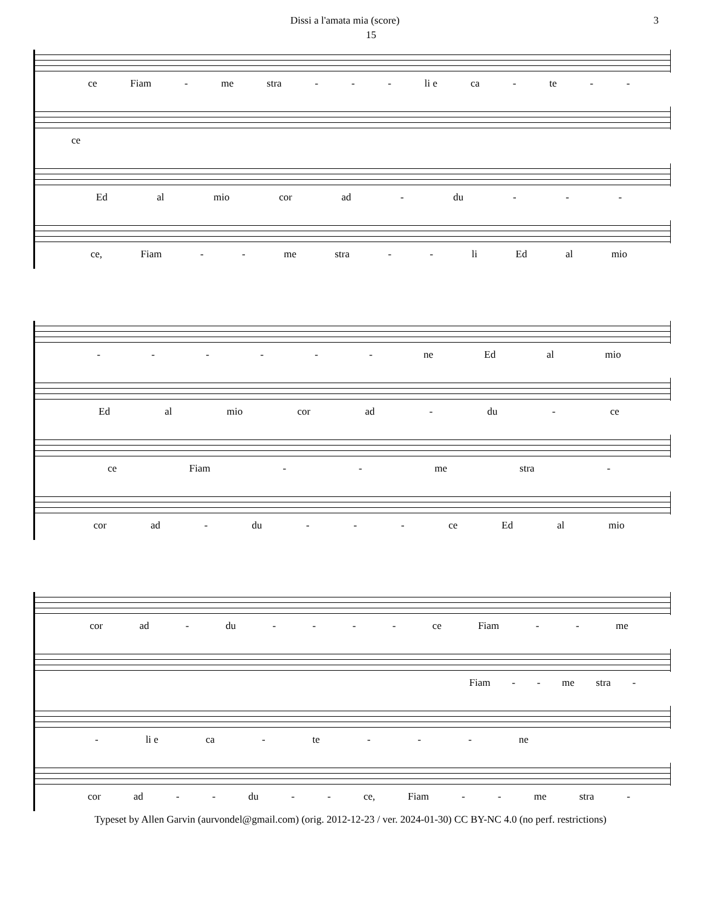Dissi a l'amata mia (score) 3
15
ce Fiam - me stra - - - li e ca - te - -
ce
Ed al mio cor ad - du - - -
ce, Fiam - - me stra - - li Ed al mio
- - - - - - ne Ed al mio
Ed al mio cor ad - du - ce
ce Fiam - - me stra -
cor ad - du - - - ce Ed al mio
cor ad - du - - - - ce Fiam - - me
Fiam - - me stra -
- li e ca - te - - - ne
cor ad - - du - - ce, Fiam - - me stra -
Typeset by Allen Garvin (aurvondel@gmail.com) (orig. 2012-12-23 / ver. 2024-01-30) CC BY-NC 4.0 (no perf. restrictions)